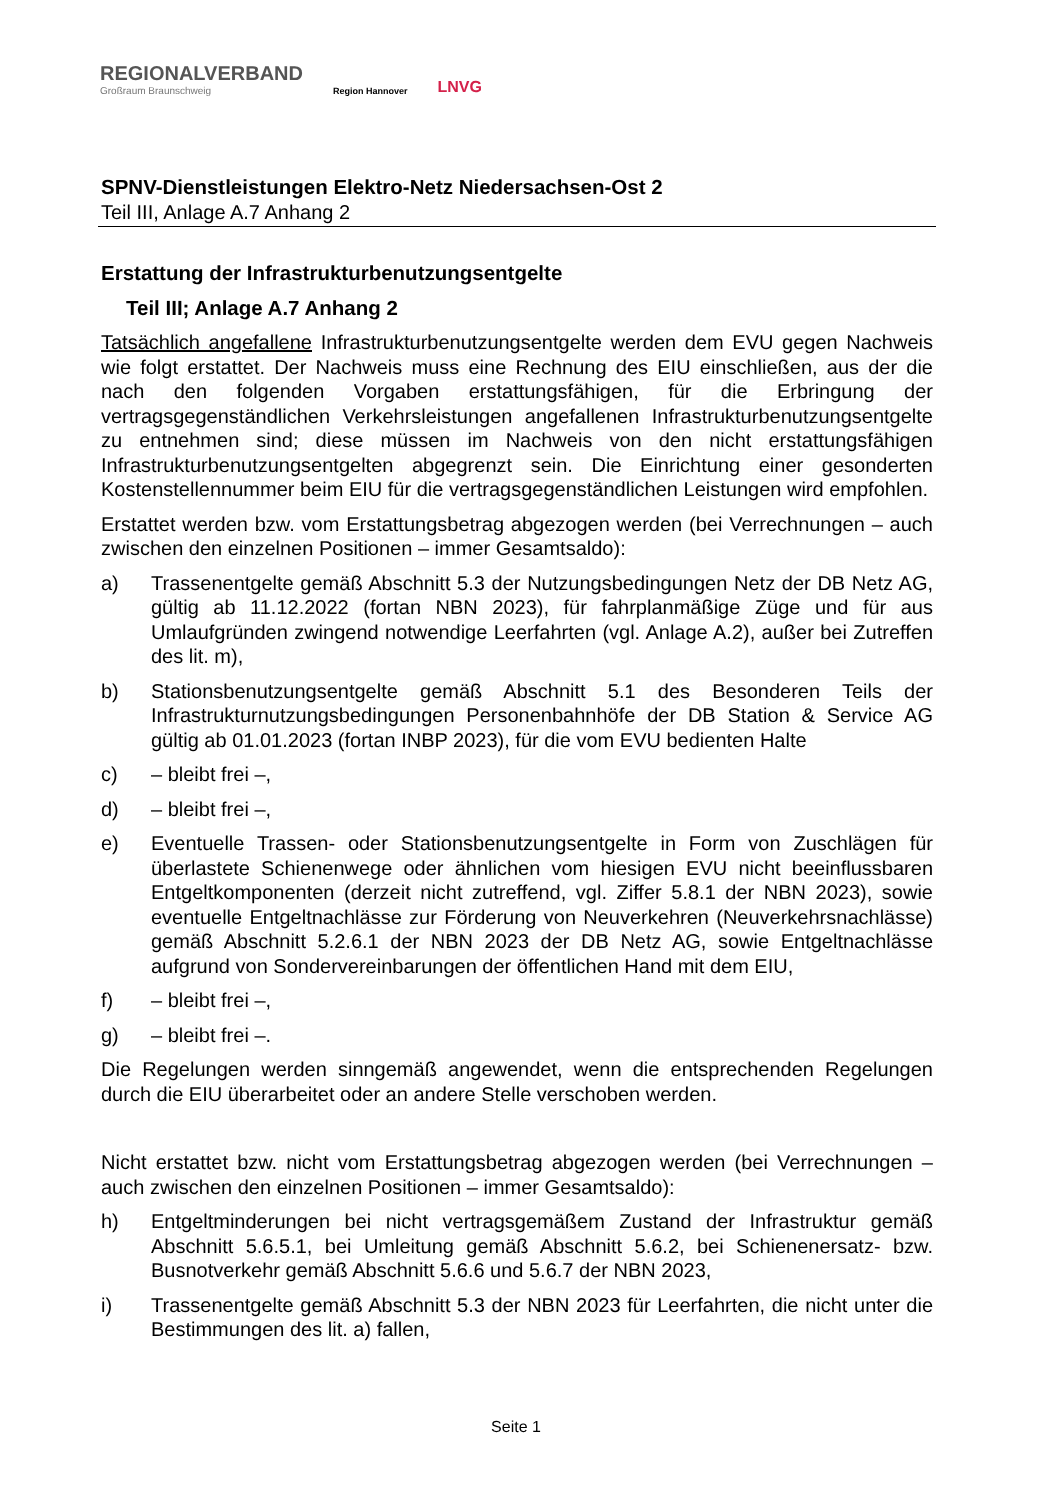REGIONALVERBAND
Großraum Braunschweig
Region Hannover
LNVG
SPNV-Dienstleistungen Elektro-Netz Niedersachsen-Ost 2
Teil III, Anlage A.7 Anhang 2
Erstattung der Infrastrukturbenutzungsentgelte
Teil III; Anlage A.7 Anhang 2
Tatsächlich angefallene Infrastrukturbenutzungsentgelte werden dem EVU gegen Nachweis wie folgt erstattet. Der Nachweis muss eine Rechnung des EIU einschließen, aus der die nach den folgenden Vorgaben erstattungsfähigen, für die Erbringung der vertragsgegenständlichen Verkehrsleistungen angefallenen Infrastrukturbenutzungsentgelte zu entnehmen sind; diese müssen im Nachweis von den nicht erstattungsfähigen Infrastrukturbenutzungsentgelten abgegrenzt sein. Die Einrichtung einer gesonderten Kostenstellennummer beim EIU für die vertragsgegenständlichen Leistungen wird empfohlen.
Erstattet werden bzw. vom Erstattungsbetrag abgezogen werden (bei Verrechnungen – auch zwischen den einzelnen Positionen – immer Gesamtsaldo):
a) Trassenentgelte gemäß Abschnitt 5.3 der Nutzungsbedingungen Netz der DB Netz AG, gültig ab 11.12.2022 (fortan NBN 2023), für fahrplanmäßige Züge und für aus Umlaufgründen zwingend notwendige Leerfahrten (vgl. Anlage A.2), außer bei Zutreffen des lit. m),
b) Stationsbenutzungsentgelte gemäß Abschnitt 5.1 des Besonderen Teils der Infrastrukturnutzungsbedingungen Personenbahnhöfe der DB Station & Service AG gültig ab 01.01.2023 (fortan INBP 2023), für die vom EVU bedienten Halte
c) – bleibt frei –,
d) – bleibt frei –,
e) Eventuelle Trassen- oder Stationsbenutzungsentgelte in Form von Zuschlägen für überlastete Schienenwege oder ähnlichen vom hiesigen EVU nicht beeinflussbaren Entgeltkomponenten (derzeit nicht zutreffend, vgl. Ziffer 5.8.1 der NBN 2023), sowie eventuelle Entgeltnachlässe zur Förderung von Neuverkehren (Neuverkehrsnachlässe) gemäß Abschnitt 5.2.6.1 der NBN 2023 der DB Netz AG, sowie Entgeltnachlässe aufgrund von Sondervereinbarungen der öffentlichen Hand mit dem EIU,
f) – bleibt frei –,
g) – bleibt frei –.
Die Regelungen werden sinngemäß angewendet, wenn die entsprechenden Regelungen durch die EIU überarbeitet oder an andere Stelle verschoben werden.
Nicht erstattet bzw. nicht vom Erstattungsbetrag abgezogen werden (bei Verrechnungen – auch zwischen den einzelnen Positionen – immer Gesamtsaldo):
h) Entgeltminderungen bei nicht vertragsgemäßem Zustand der Infrastruktur gemäß Abschnitt 5.6.5.1, bei Umleitung gemäß Abschnitt 5.6.2, bei Schienenersatz- bzw. Busnotverkehr gemäß Abschnitt 5.6.6 und 5.6.7 der NBN 2023,
i) Trassenentgelte gemäß Abschnitt 5.3 der NBN 2023 für Leerfahrten, die nicht unter die Bestimmungen des lit. a) fallen,
Seite 1